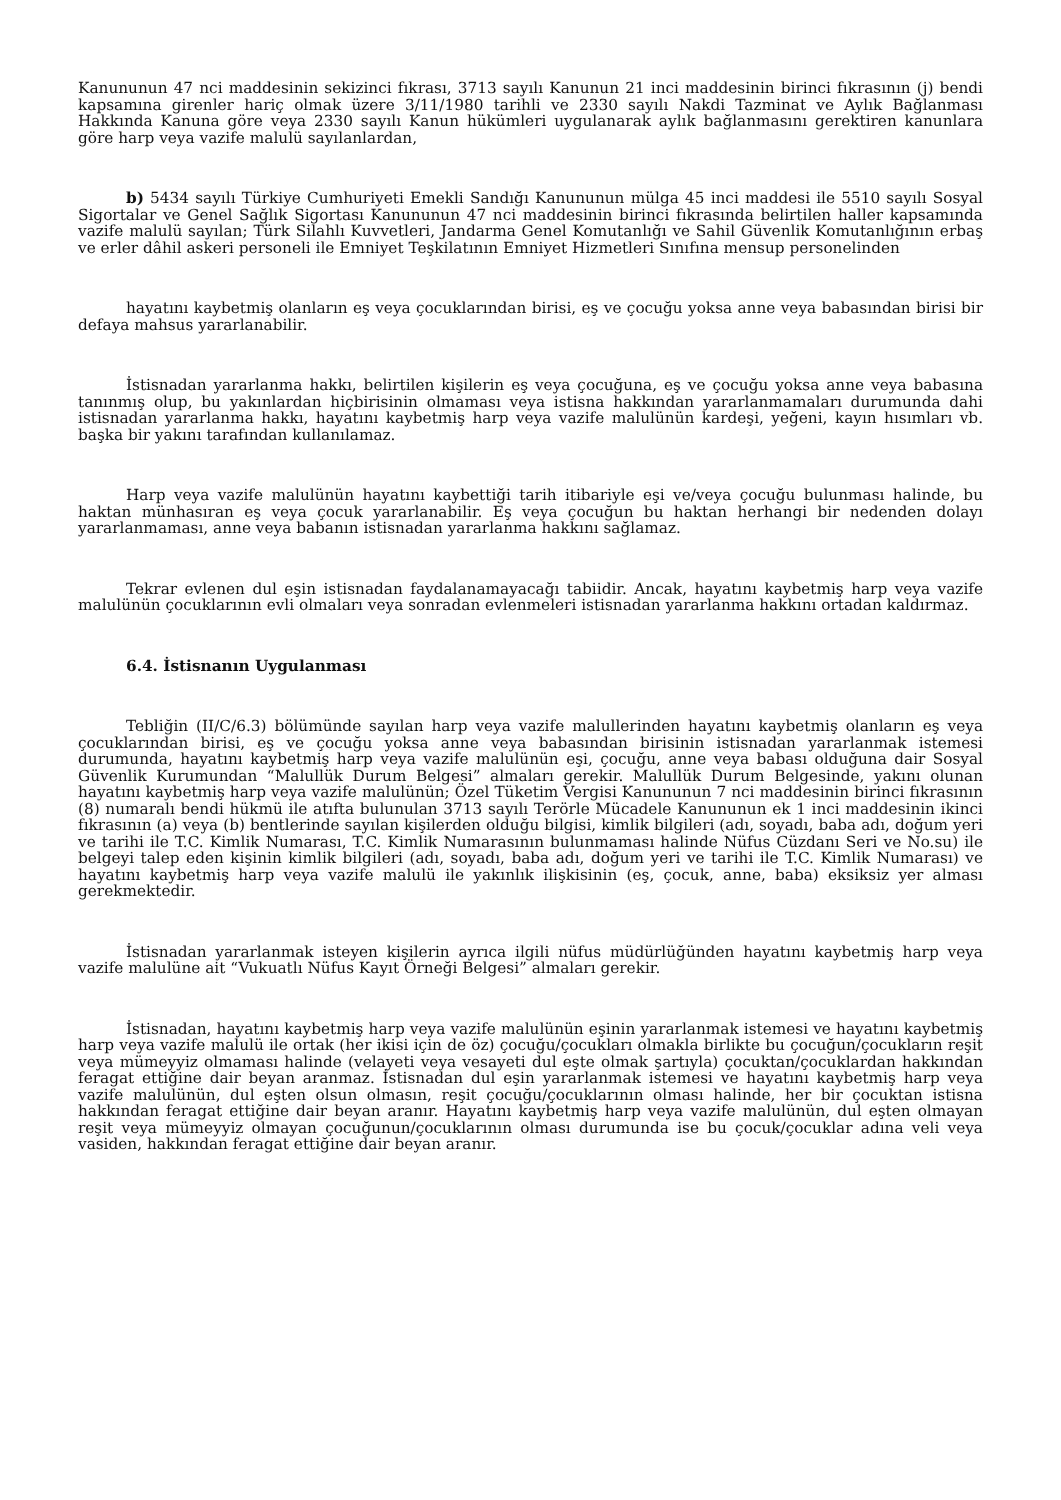Kanununun 47 nci maddesinin sekizinci fıkrası, 3713 sayılı Kanunun 21 inci maddesinin birinci fıkrasının (j) bendi kapsamına girenler hariç olmak üzere 3/11/1980 tarihli ve 2330 sayılı Nakdi Tazminat ve Aylık Bağlanması Hakkında Kanuna göre veya 2330 sayılı Kanun hükümleri uygulanarak aylık bağlanmasını gerektiren kanunlara göre harp veya vazife malulü sayılanlardan,
b) 5434 sayılı Türkiye Cumhuriyeti Emekli Sandığı Kanununun mülga 45 inci maddesi ile 5510 sayılı Sosyal Sigortalar ve Genel Sağlık Sigortası Kanununun 47 nci maddesinin birinci fıkrasında belirtilen haller kapsamında vazife malulü sayılan; Türk Silahlı Kuvvetleri, Jandarma Genel Komutanlığı ve Sahil Güvenlik Komutanlığının erbaş ve erler dâhil askeri personeli ile Emniyet Teşkilatının Emniyet Hizmetleri Sınıfına mensup personelinden
hayatını kaybetmiş olanların eş veya çocuklarından birisi, eş ve çocuğu yoksa anne veya babasından birisi bir defaya mahsus yararlanabilir.
İstisnadan yararlanma hakkı, belirtilen kişilerin eş veya çocuğuna, eş ve çocuğu yoksa anne veya babasına tanınmış olup, bu yakınlardan hiçbirisinin olmaması veya istisna hakkından yararlanmamaları durumunda dahi istisnadan yararlanma hakkı, hayatını kaybetmiş harp veya vazife malulünün kardeşi, yeğeni, kayın hısımları vb. başka bir yakını tarafından kullanılamaz.
Harp veya vazife malulünün hayatını kaybettiği tarih itibariyle eşi ve/veya çocuğu bulunması halinde, bu haktan münhasıran eş veya çocuk yararlanabilir. Eş veya çocuğun bu haktan herhangi bir nedenden dolayı yararlanmaması, anne veya babanın istisnadan yararlanma hakkını sağlamaz.
Tekrar evlenen dul eşin istisnadan faydalanamayacağı tabiidir. Ancak, hayatını kaybetmiş harp veya vazife malulünün çocuklarının evli olmaları veya sonradan evlenmeleri istisnadan yararlanma hakkını ortadan kaldırmaz.
6.4. İstisnanın Uygulanması
Tebliğin (II/C/6.3) bölümünde sayılan harp veya vazife malullerinden hayatını kaybetmiş olanların eş veya çocuklarından birisi, eş ve çocuğu yoksa anne veya babasından birisinin istisnadan yararlanmak istemesi durumunda, hayatını kaybetmiş harp veya vazife malulünün eşi, çocuğu, anne veya babası olduğuna dair Sosyal Güvenlik Kurumundan “Malullük Durum Belgesi” almaları gerekir. Malullük Durum Belgesinde, yakını olunan hayatını kaybetmiş harp veya vazife malulünün; Özel Tüketim Vergisi Kanununun 7 nci maddesinin birinci fıkrasının (8) numaralı bendi hükmü ile atıfta bulunulan 3713 sayılı Terörle Mücadele Kanununun ek 1 inci maddesinin ikinci fıkrasının (a) veya (b) bentlerinde sayılan kişilerden olduğu bilgisi, kimlik bilgileri (adı, soyadı, baba adı, doğum yeri ve tarihi ile T.C. Kimlik Numarası, T.C. Kimlik Numarasının bulunmaması halinde Nüfus Cüzdanı Seri ve No.su) ile belgeyi talep eden kişinin kimlik bilgileri (adı, soyadı, baba adı, doğum yeri ve tarihi ile T.C. Kimlik Numarası) ve hayatını kaybetmiş harp veya vazife malulü ile yakınlık ilişkisinin (eş, çocuk, anne, baba) eksiksiz yer alması gerekmektedir.
İstisnadan yararlanmak isteyen kişilerin ayrıca ilgili nüfus müdürlüğünden hayatını kaybetmiş harp veya vazife malulüne ait “Vukuatlı Nüfus Kayıt Örneği Belgesi” almaları gerekir.
İstisnadan, hayatını kaybetmiş harp veya vazife malulünün eşinin yararlanmak istemesi ve hayatını kaybetmiş harp veya vazife malulü ile ortak (her ikisi için de öz) çocuğu/çocukları olmakla birlikte bu çocuğun/çocukların reşit veya mümeyyiz olmaması halinde (velayeti veya vesayeti dul eşte olmak şartıyla) çocuktan/çocuklardan hakkından feragat ettiğine dair beyan aranmaz. İstisnadan dul eşin yararlanmak istemesi ve hayatını kaybetmiş harp veya vazife malulünün, dul eşten olsun olmasın, reşit çocuğu/çocuklarının olması halinde, her bir çocuktan istisna hakkından feragat ettiğine dair beyan aranır. Hayatını kaybetmiş harp veya vazife malulünün, dul eşten olmayan reşit veya mümeyyiz olmayan çocuğunun/çocuklarının olması durumunda ise bu çocuk/çocuklar adına veli veya vasiden, hakkından feragat ettiğine dair beyan aranır.